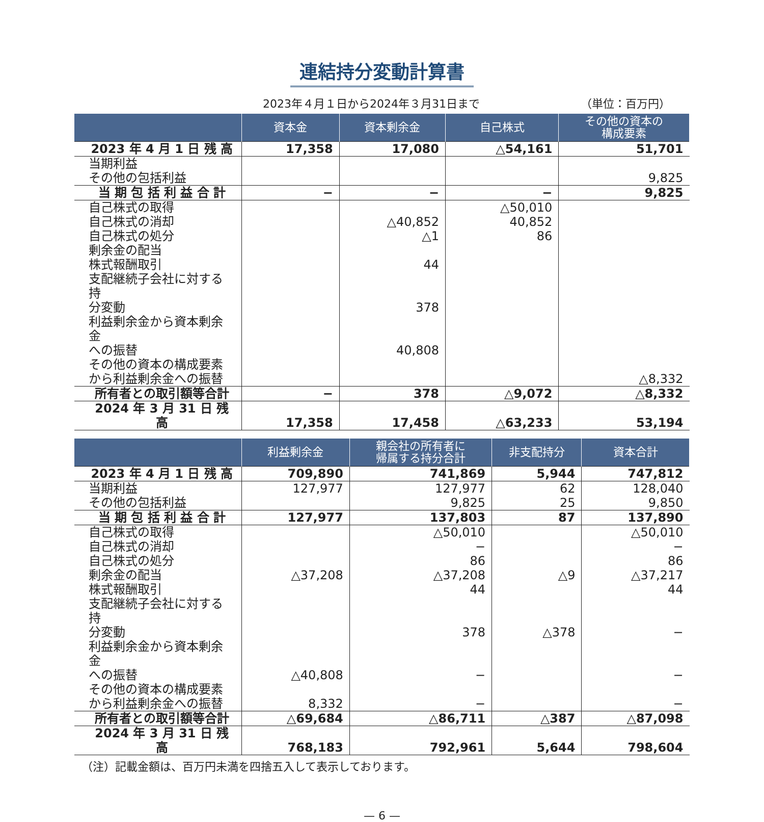連結持分変動計算書
2023年４月１日から2024年３月31日まで （単位：百万円）
| | 資本金 | 資本剰余金 | 自己株式 | その他の資本の 構成要素 |
| --- | --- | --- | --- | --- |
| 2023 年 4 月 1 日 残 高 | 17,358 | 17,080 | △54,161 | 51,701 |
| 当期利益 その他の包括利益 | | | | 9,825 |
| 当 期 包 括 利 益 合 計 | − | − | − | 9,825 |
| 自己株式の取得 | | | △50,010 | |
| 自己株式の消却 | | △40,852 | 40,852 | |
| 自己株式の処分 | | △1 | 86 | |
| 剰余金の配当 | | | | |
| 株式報酬取引 | | 44 | | |
| 支配継続子会社に対する持 分変動 | | 378 | | |
| 利益剰余金から資本剰余金 への振替 | | 40,808 | | |
| その他の資本の構成要素 から利益剰余金への振替 | | | | △8,332 |
| 所有者との取引額等合計 | − | 378 | △9,072 | △8,332 |
| 2024 年 3 月 31 日 残 高 | 17,358 | 17,458 | △63,233 | 53,194 |
| | 利益剰余金 | 親会社の所有者に 帰属する持分合計 | 非支配持分 | 資本合計 |
| --- | --- | --- | --- | --- |
| 2023 年 4 月 1 日 残 高 | 709,890 | 741,869 | 5,944 | 747,812 |
| 当期利益 その他の包括利益 | 127,977 | 127,977 9,825 | 62 25 | 128,040 9,850 |
| 当 期 包 括 利 益 合 計 | 127,977 | 137,803 | 87 | 137,890 |
| 自己株式の取得 | | △50,010 | | △50,010 |
| 自己株式の消却 | | − | | − |
| 自己株式の処分 | | 86 | | 86 |
| 剰余金の配当 | △37,208 | △37,208 | △9 | △37,217 |
| 株式報酬取引 | | 44 | | 44 |
| 支配継続子会社に対する持 分変動 | | 378 | △378 | − |
| 利益剰余金から資本剰余金 への振替 | △40,808 | − | | − |
| その他の資本の構成要素 から利益剰余金への振替 | 8,332 | − | | − |
| 所有者との取引額等合計 | △69,684 | △86,711 | △387 | △87,098 |
| 2024 年 3 月 31 日 残 高 | 768,183 | 792,961 | 5,644 | 798,604 |
（注）記載金額は、百万円未満を四捨五入して表示しております。
— 6 —